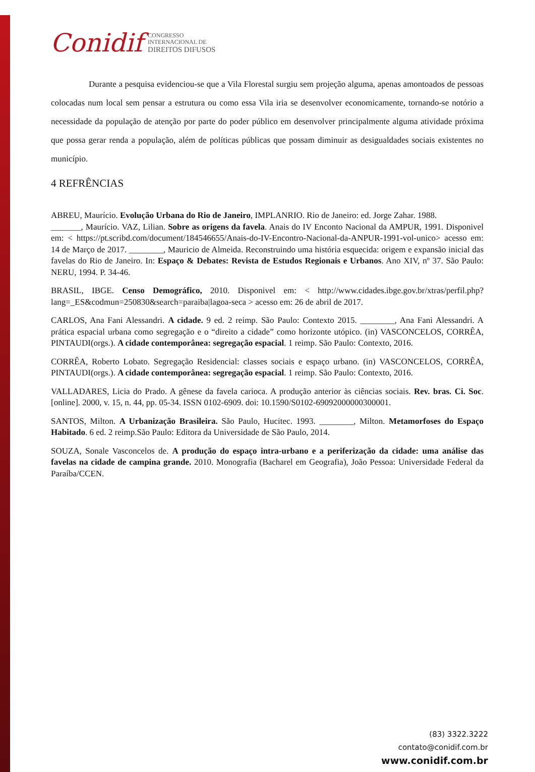Conidif CONGRESSO
INTERNACIONAL DE
DIREITOS DIFUSOS
Durante a pesquisa evidenciou-se que a Vila Florestal surgiu sem projeção alguma, apenas amontoados de pessoas colocadas num local sem pensar a estrutura ou como essa Vila iria se desenvolver economicamente, tornando-se notório a necessidade da população de atenção por parte do poder público em desenvolver principalmente alguma atividade próxima que possa gerar renda a população, além de políticas públicas que possam diminuir as desigualdades sociais existentes no município.
4 REFRÊNCIAS
ABREU, Maurício. Evolução Urbana do Rio de Janeiro, IMPLANRIO. Rio de Janeiro: ed. Jorge Zahar. 1988.
_______, Maurício. VAZ, Lilian. Sobre as origens da favela. Anais do IV Enconto Nacional da AMPUR, 1991. Disponivel em: < https://pt.scribd.com/document/184546655/Anais-do-IV-Encontro-Nacional-da-ANPUR-1991-vol-unico> acesso em: 14 de Março de 2017. ________, Mauricio de Almeida. Reconstruindo uma história esquecida: origem e expansão inicial das favelas do Rio de Janeiro. In: Espaço & Debates: Revista de Estudos Regionais e Urbanos. Ano XIV, nº 37. São Paulo: NERU, 1994. P. 34-46.
BRASIL, IBGE. Censo Demográfico, 2010. Disponivel em: < http://www.cidades.ibge.gov.br/xtras/perfil.php?lang=_ES&codmun=250830&search=paraiba|lagoa-seca > acesso em: 26 de abril de 2017.
CARLOS, Ana Fani Alessandri. A cidade. 9 ed. 2 reimp. São Paulo: Contexto 2015. ________, Ana Fani Alessandri. A prática espacial urbana como segregação e o “direito a cidade” como horizonte utópico. (in) VASCONCELOS, CORRÊA, PINTAUDI(orgs.). A cidade contemporânea: segregação espacial. 1 reimp. São Paulo: Contexto, 2016.
CORRÊA, Roberto Lobato. Segregação Residencial: classes sociais e espaço urbano. (in) VASCONCELOS, CORRÊA, PINTAUDI(orgs.). A cidade contemporânea: segregação espacial. 1 reimp. São Paulo: Contexto, 2016.
VALLADARES, Licia do Prado. A gênese da favela carioca. A produção anterior às ciências sociais. Rev. bras. Ci. Soc. [online]. 2000, v. 15, n. 44, pp. 05-34. ISSN 0102-6909. doi: 10.1590/S0102-69092000000300001.
SANTOS, Milton. A Urbanização Brasileira. São Paulo, Hucitec. 1993. ________, Milton. Metamorfoses do Espaço Habitado. 6 ed. 2 reimp.São Paulo: Editora da Universidade de São Paulo, 2014.
SOUZA, Sonale Vasconcelos de. A produção do espaço intra-urbano e a periferização da cidade: uma análise das favelas na cidade de campina grande. 2010. Monografia (Bacharel em Geografia), João Pessoa: Universidade Federal da Paraíba/CCEN.
(83) 3322.3222
contato@conidif.com.br
www.conidif.com.br